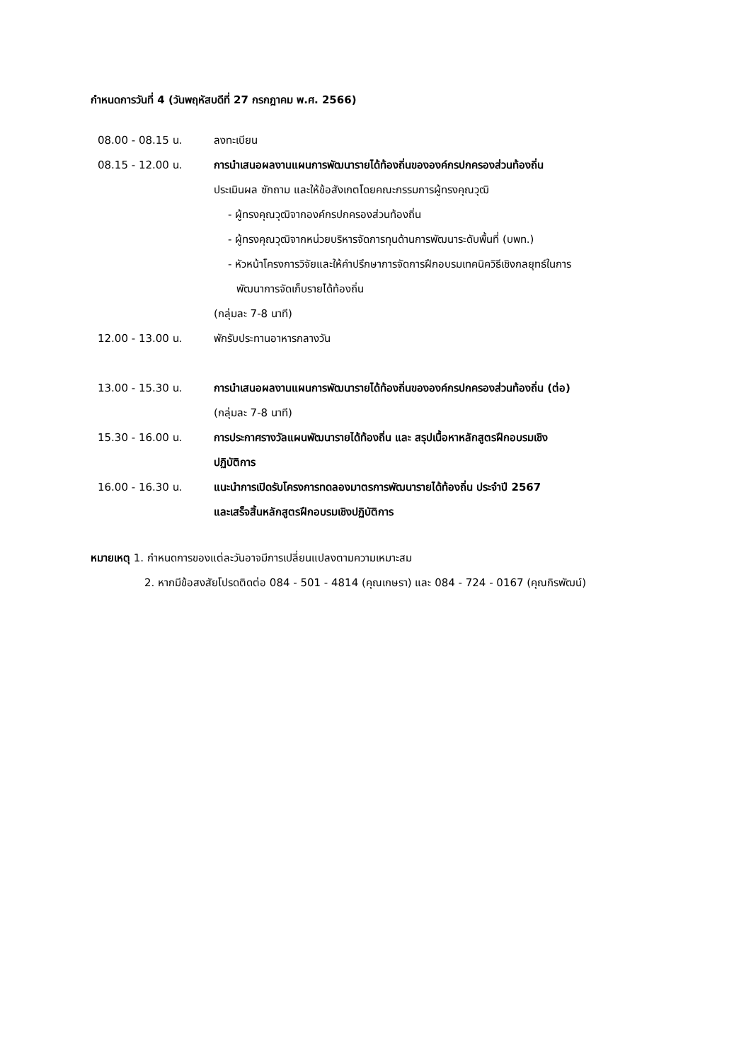กำหนดการวันที่ 4 (วันพฤหัสบดีที่ 27 กรกฎาคม พ.ศ. 2566)
| 08.00 - 08.15 น. | ลงทะเบียน |
| 08.15 - 12.00 น. | การนำเสนอผลงานแผนการพัฒนารายได้ท้องถิ่นขององค์กรปกครองส่วนท้องถิ่น ประเมินผล ซักถาม และให้ข้อสังเกตโดยคณะกรรมการผู้ทรงคุณวุฒิ - ผู้ทรงคุณวุฒิจากองค์กรปกครองส่วนท้องถิ่น - ผู้ทรงคุณวุฒิจากหน่วยบริหารจัดการทุนด้านการพัฒนาระดับพื้นที่ (บพท.) - หัวหน้าโครงการวิจัยและให้คำปรึกษาการจัดการฝึกอบรมเทคนิควิธีเชิงกลยุทธ์ในการ พัฒนาการจัดเก็บรายได้ท้องถิ่น (กลุ่มละ 7-8 นาที) |
| 12.00 - 13.00 น. | พักรับประทานอาหารกลางวัน |
| 13.00 - 15.30 น. | การนำเสนอผลงานแผนการพัฒนารายได้ท้องถิ่นขององค์กรปกครองส่วนท้องถิ่น (ต่อ) (กลุ่มละ 7-8 นาที) |
| 15.30 - 16.00 น. | การประกาศรางวัลแผนพัฒนารายได้ท้องถิ่น และ สรุปเนื้อหาหลักสูตรฝึกอบรมเชิง ปฏิบัติการ |
| 16.00 - 16.30 น. | แนะนำการเปิดรับโครงการทดลองมาตรการพัฒนารายได้ท้องถิ่น ประจำปี 2567 และเสร็จสิ้นหลักสูตรฝึกอบรมเชิงปฏิบัติการ |
หมายเหตุ 1. กำหนดการของแต่ละวันอาจมีการเปลี่ยนแปลงตามความเหมาะสม
2. หากมีข้อสงสัยโปรดติดต่อ 084 - 501 - 4814 (คุณเกษรา) และ 084 - 724 - 0167 (คุณกิรพัฒน์)